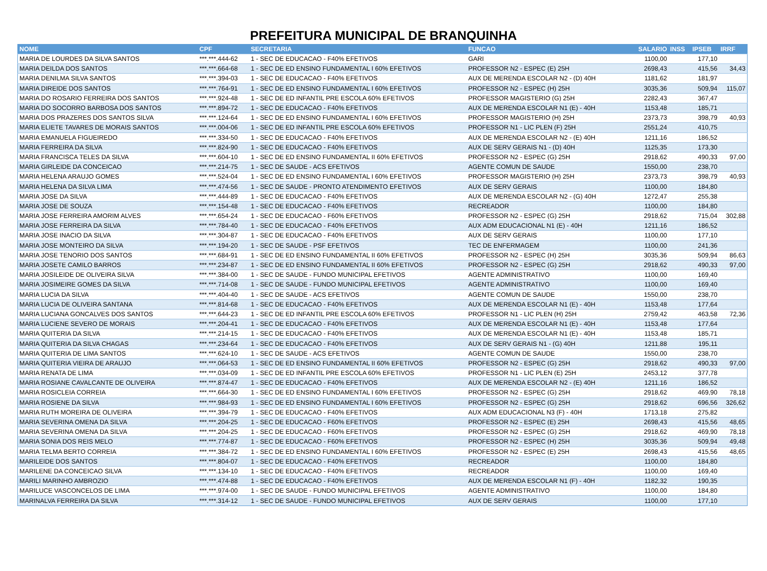PREFEITURA MUNICIPAL DE BRANQUINHA
| NOME | CPF | SECRETARIA | FUNCAO | SALARIO | INSS | IPSEB | IRRF |
| --- | --- | --- | --- | --- | --- | --- | --- |
| MARIA DE LOURDES DA SILVA SANTOS | ***.***.444-62 | 1 - SEC DE EDUCACAO - F40% EFETIVOS | GARI | 1100,00 | | 177,10 | |
| MARIA DEILDA DOS SANTOS | ***.***.664-68 | 1 - SEC DE ED ENSINO FUNDAMENTAL I 60% EFETIVOS | PROFESSOR N2 - ESPEC (E) 25H | 2698,43 | | 415,56 | 34,43 |
| MARIA DENILMA SILVA SANTOS | ***.***.394-03 | 1 - SEC DE EDUCACAO - F40% EFETIVOS | AUX DE MERENDA ESCOLAR N2 - (D) 40H | 1181,62 | | 181,97 | |
| MARIA DIREIDE DOS SANTOS | ***.***.764-91 | 1 - SEC DE ED ENSINO FUNDAMENTAL I 60% EFETIVOS | PROFESSOR N2 - ESPEC (H) 25H | 3035,36 | | 509,94 | 115,07 |
| MARIA DO ROSARIO FERREIRA DOS SANTOS | ***.***.924-48 | 1 - SEC DE ED INFANTIL PRE ESCOLA 60% EFETIVOS | PROFESSOR MAGISTERIO (G) 25H | 2282,43 | | 367,47 | |
| MARIA DO SOCORRO BARBOSA DOS SANTOS | ***.***.894-72 | 1 - SEC DE EDUCACAO - F40% EFETIVOS | AUX DE MERENDA ESCOLAR N1 (E) - 40H | 1153,48 | | 185,71 | |
| MARIA DOS PRAZERES DOS SANTOS SILVA | ***.***.124-64 | 1 - SEC DE ED ENSINO FUNDAMENTAL I 60% EFETIVOS | PROFESSOR MAGISTERIO (H) 25H | 2373,73 | | 398,79 | 40,93 |
| MARIA ELIETE TAVARES DE MORAIS SANTOS | ***.***.004-06 | 1 - SEC DE ED INFANTIL PRE ESCOLA 60% EFETIVOS | PROFESSOR N1 - LIC PLEN (F) 25H | 2551,24 | | 410,75 | |
| MARIA EMANUELA FIGUEIREDO | ***.***.334-50 | 1 - SEC DE EDUCACAO - F40% EFETIVOS | AUX DE MERENDA ESCOLAR N2 - (E) 40H | 1211,16 | | 186,52 | |
| MARIA FERREIRA DA SILVA | ***.***.824-90 | 1 - SEC DE EDUCACAO - F40% EFETIVOS | AUX DE SERV GERAIS N1 - (D) 40H | 1125,35 | | 173,30 | |
| MARIA FRANCISCA TELES DA SILVA | ***.***.604-10 | 1 - SEC DE ED ENSINO FUNDAMENTAL II 60% EFETIVOS | PROFESSOR N2 - ESPEC (G) 25H | 2918,62 | | 490,33 | 97,00 |
| MARIA GIRLEIDE DA CONCEICAO | ***.***.214-75 | 1 - SEC DE SAUDE - ACS EFETIVOS | AGENTE COMUN DE SAUDE | 1550,00 | | 238,70 | |
| MARIA HELENA ARAUJO GOMES | ***.***.524-04 | 1 - SEC DE ED ENSINO FUNDAMENTAL I 60% EFETIVOS | PROFESSOR MAGISTERIO (H) 25H | 2373,73 | | 398,79 | 40,93 |
| MARIA HELENA DA SILVA LIMA | ***.***.474-56 | 1 - SEC DE SAUDE - PRONTO ATENDIMENTO EFETIVOS | AUX DE SERV GERAIS | 1100,00 | | 184,80 | |
| MARIA JOSE DA SILVA | ***.***.444-89 | 1 - SEC DE EDUCACAO - F40% EFETIVOS | AUX DE MERENDA ESCOLAR N2 - (G) 40H | 1272,47 | | 255,38 | |
| MARIA JOSE DE SOUZA | ***.***.154-48 | 1 - SEC DE EDUCACAO - F40% EFETIVOS | RECREADOR | 1100,00 | | 184,80 | |
| MARIA JOSE FERREIRA AMORIM ALVES | ***.***.654-24 | 1 - SEC DE EDUCACAO - F60% EFETIVOS | PROFESSOR N2 - ESPEC (G) 25H | 2918,62 | | 715,04 | 302,88 |
| MARIA JOSE FERREIRA DA SILVA | ***.***.784-40 | 1 - SEC DE EDUCACAO - F40% EFETIVOS | AUX ADM EDUCACIONAL N1 (E) - 40H | 1211,16 | | 186,52 | |
| MARIA JOSE INACIO DA SILVA | ***.***.304-87 | 1 - SEC DE EDUCACAO - F40% EFETIVOS | AUX DE SERV GERAIS | 1100,00 | | 177,10 | |
| MARIA JOSE MONTEIRO DA SILVA | ***.***.194-20 | 1 - SEC DE SAUDE - PSF EFETIVOS | TEC DE ENFERMAGEM | 1100,00 | | 241,36 | |
| MARIA JOSE TENORIO DOS SANTOS | ***.***.684-91 | 1 - SEC DE ED ENSINO FUNDAMENTAL II 60% EFETIVOS | PROFESSOR N2 - ESPEC (H) 25H | 3035,36 | | 509,94 | 86,63 |
| MARIA JOSETE CAMILO BARROS | ***.***.234-87 | 1 - SEC DE ED ENSINO FUNDAMENTAL II 60% EFETIVOS | PROFESSOR N2 - ESPEC (G) 25H | 2918,62 | | 490,33 | 97,00 |
| MARIA JOSILEIDE DE OLIVEIRA SILVA | ***.***.384-00 | 1 - SEC DE SAUDE - FUNDO MUNICIPAL EFETIVOS | AGENTE ADMINISTRATIVO | 1100,00 | | 169,40 | |
| MARIA JOSIMEIRE GOMES DA SILVA | ***.***.714-08 | 1 - SEC DE SAUDE - FUNDO MUNICIPAL EFETIVOS | AGENTE ADMINISTRATIVO | 1100,00 | | 169,40 | |
| MARIA LUCIA DA SILVA | ***.***.404-40 | 1 - SEC DE SAUDE - ACS EFETIVOS | AGENTE COMUN DE SAUDE | 1550,00 | | 238,70 | |
| MARIA LUCIA DE OLIVEIRA SANTANA | ***.***.814-68 | 1 - SEC DE EDUCACAO - F40% EFETIVOS | AUX DE MERENDA ESCOLAR N1 (E) - 40H | 1153,48 | | 177,64 | |
| MARIA LUCIANA GONCALVES DOS SANTOS | ***.***.644-23 | 1 - SEC DE ED INFANTIL PRE ESCOLA 60% EFETIVOS | PROFESSOR N1 - LIC PLEN (H) 25H | 2759,42 | | 463,58 | 72,36 |
| MARIA LUCIENE SEVERO DE MORAIS | ***.***.204-41 | 1 - SEC DE EDUCACAO - F40% EFETIVOS | AUX DE MERENDA ESCOLAR N1 (E) - 40H | 1153,48 | | 177,64 | |
| MARIA QUITERIA DA SILVA | ***.***.214-15 | 1 - SEC DE EDUCACAO - F40% EFETIVOS | AUX DE MERENDA ESCOLAR N1 (E) - 40H | 1153,48 | | 185,71 | |
| MARIA QUITERIA DA SILVA CHAGAS | ***.***.234-64 | 1 - SEC DE EDUCACAO - F40% EFETIVOS | AUX DE SERV GERAIS N1 - (G) 40H | 1211,88 | | 195,11 | |
| MARIA QUITERIA DE LIMA SANTOS | ***.***.624-10 | 1 - SEC DE SAUDE - ACS EFETIVOS | AGENTE COMUN DE SAUDE | 1550,00 | | 238,70 | |
| MARIA QUITERIA VIEIRA DE ARAUJO | ***.***.064-53 | 1 - SEC DE ED ENSINO FUNDAMENTAL II 60% EFETIVOS | PROFESSOR N2 - ESPEC (G) 25H | 2918,62 | | 490,33 | 97,00 |
| MARIA RENATA DE LIMA | ***.***.034-09 | 1 - SEC DE ED INFANTIL PRE ESCOLA 60% EFETIVOS | PROFESSOR N1 - LIC PLEN (E) 25H | 2453,12 | | 377,78 | |
| MARIA ROSIANE CAVALCANTE DE OLIVEIRA | ***.***.874-47 | 1 - SEC DE EDUCACAO - F40% EFETIVOS | AUX DE MERENDA ESCOLAR N2 - (E) 40H | 1211,16 | | 186,52 | |
| MARIA ROSICLEIA CORREIA | ***.***.664-30 | 1 - SEC DE ED ENSINO FUNDAMENTAL I 60% EFETIVOS | PROFESSOR N2 - ESPEC (G) 25H | 2918,62 | | 469,90 | 78,18 |
| MARIA ROSIENE DA SILVA | ***.***.984-93 | 1 - SEC DE ED ENSINO FUNDAMENTAL I 60% EFETIVOS | PROFESSOR N2 - ESPEC (G) 25H | 2918,62 | | 696,56 | 326,62 |
| MARIA RUTH MOREIRA DE OLIVEIRA | ***.***.394-79 | 1 - SEC DE EDUCACAO - F40% EFETIVOS | AUX ADM EDUCACIONAL N3 (F) - 40H | 1713,18 | | 275,82 | |
| MARIA SEVERINA OMENA DA SILVA | ***.***.204-25 | 1 - SEC DE EDUCACAO - F60% EFETIVOS | PROFESSOR N2 - ESPEC (E) 25H | 2698,43 | | 415,56 | 48,65 |
| MARIA SEVERINA OMENA DA SILVA | ***.***.204-25 | 1 - SEC DE EDUCACAO - F60% EFETIVOS | PROFESSOR N2 - ESPEC (G) 25H | 2918,62 | | 469,90 | 78,18 |
| MARIA SONIA DOS REIS MELO | ***.***.774-87 | 1 - SEC DE EDUCACAO - F60% EFETIVOS | PROFESSOR N2 - ESPEC (H) 25H | 3035,36 | | 509,94 | 49,48 |
| MARIA TELMA BERTO CORREIA | ***.***.384-72 | 1 - SEC DE ED ENSINO FUNDAMENTAL I 60% EFETIVOS | PROFESSOR N2 - ESPEC (E) 25H | 2698,43 | | 415,56 | 48,65 |
| MARILEIDE DOS SANTOS | ***.***.804-07 | 1 - SEC DE EDUCACAO - F40% EFETIVOS | RECREADOR | 1100,00 | | 184,80 | |
| MARILENE DA CONCEICAO SILVA | ***.***.134-10 | 1 - SEC DE EDUCACAO - F40% EFETIVOS | RECREADOR | 1100,00 | | 169,40 | |
| MARILI MARINHO AMBROZIO | ***.***.474-88 | 1 - SEC DE EDUCACAO - F40% EFETIVOS | AUX DE MERENDA ESCOLAR N1 (F) - 40H | 1182,32 | | 190,35 | |
| MARILUCE VASCONCELOS DE LIMA | ***.***.974-00 | 1 - SEC DE SAUDE - FUNDO MUNICIPAL EFETIVOS | AGENTE ADMINISTRATIVO | 1100,00 | | 184,80 | |
| MARINALVA FERREIRA DA SILVA | ***.***.314-12 | 1 - SEC DE SAUDE - FUNDO MUNICIPAL EFETIVOS | AUX DE SERV GERAIS | 1100,00 | | 177,10 | |